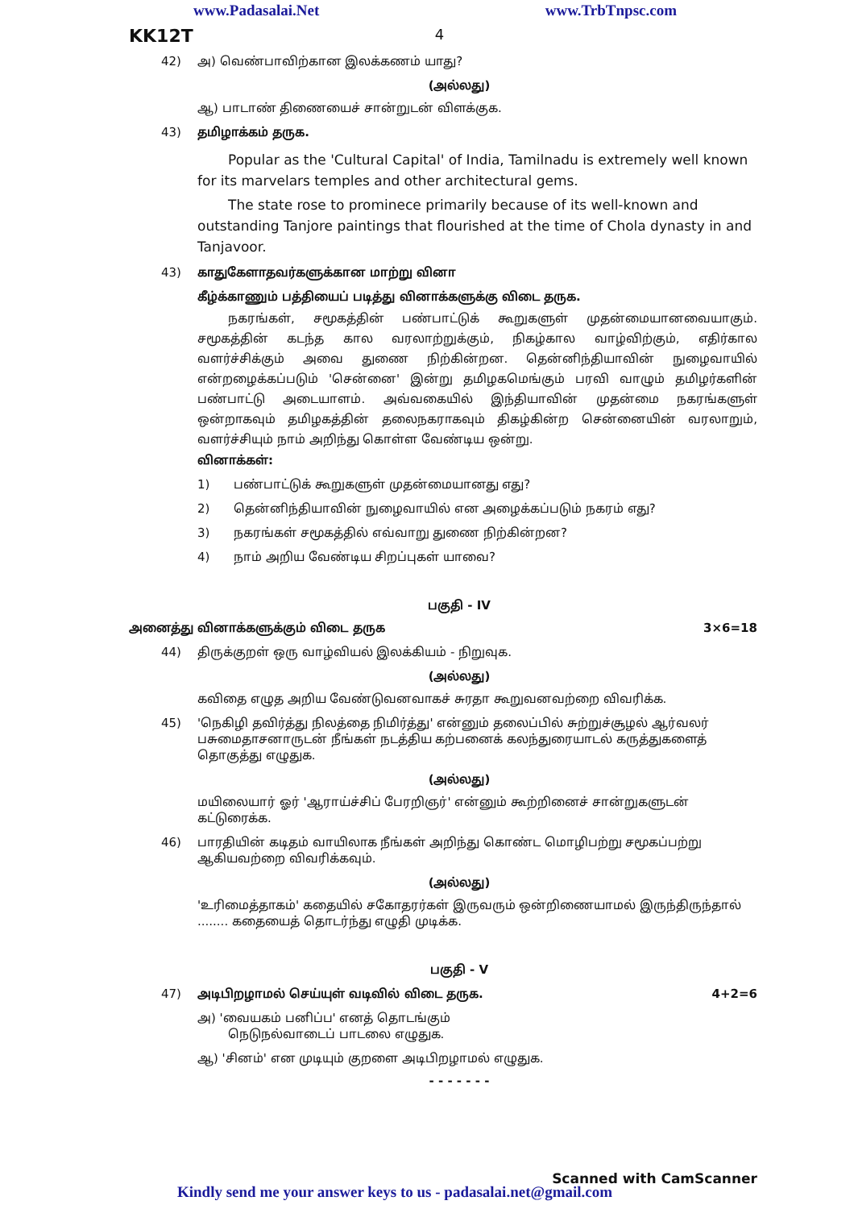www.Padasalai.Net www.TrbTnpsc.com
KK12T 4
42) அ) வெண்பாவிற்கான இலக்கணம் யாது?
(அல்லது)
ஆ) பாடாண் திணையைச் சான்றுடன் விளக்குக.
43) தமிழாக்கம் தருக.
Popular as the 'Cultural Capital' of India, Tamilnadu is extremely well known for its marvelars temples and other architectural gems.
The state rose to prominece primarily because of its well-known and outstanding Tanjore paintings that flourished at the time of Chola dynasty in and Tanjavoor.
43) காதுகேளாதவர்களுக்கான மாற்று வினா
கீழ்க்காணும் பத்தியைப் படித்து வினாக்களுக்கு விடை தருக.
நகரங்கள், சமூகத்தின் பண்பாட்டுக் கூறுகளுள் முதன்மையானவையாகும். சமூகத்தின் கடந்த கால வரலாற்றுக்கும், நிகழ்கால வாழ்விற்கும், எதிர்கால வளர்ச்சிக்கும் அவை துணை நிற்கின்றன. தென்னிந்தியாவின் நுழைவாயில் என்றழைக்கப்படும் 'சென்னை' இன்று தமிழகமெங்கும் பரவி வாழும் தமிழர்களின் பண்பாட்டு அடையாளம். அவ்வகையில் இந்தியாவின் முதன்மை நகரங்களுள் ஒன்றாகவும் தமிழகத்தின் தலைநகராகவும் திகழ்கின்ற சென்னையின் வரலாறும், வளர்ச்சியும் நாம் அறிந்து கொள்ள வேண்டிய ஒன்று.
வினாக்கள்:
1) பண்பாட்டுக் கூறுகளுள் முதன்மையானது எது?
2) தென்னிந்தியாவின் நுழைவாயில் என அழைக்கப்படும் நகரம் எது?
3) நகரங்கள் சமூகத்தில் எவ்வாறு துணை நிற்கின்றன?
4) நாம் அறிய வேண்டிய சிறப்புகள் யாவை?
பகுதி - IV
அனைத்து வினாக்களுக்கும் விடை தருக 3×6=18
44) திருக்குறள் ஒரு வாழ்வியல் இலக்கியம் - நிறுவுக.
(அல்லது)
கவிதை எழுத அறிய வேண்டுவனவாகச் சுரதா கூறுவனவற்றை விவரிக்க.
45) 'நெகிழி தவிர்த்து நிலத்தை நிமிர்த்து' என்னும் தலைப்பில் சுற்றுச்சூழல் ஆர்வலர் பசுமைதாசனாருடன் நீங்கள் நடத்திய கற்பனைக் கலந்துரையாடல் கருத்துகளைத் தொகுத்து எழுதுக.
(அல்லது)
மயிலையார் ஓர் 'ஆராய்ச்சிப் பேரறிஞர்' என்னும் கூற்றினைச் சான்றுகளுடன் கட்டுரைக்க.
46) பாரதியின் கடிதம் வாயிலாக நீங்கள் அறிந்து கொண்ட மொழிபற்று சமூகப்பற்று ஆகியவற்றை விவரிக்கவும்.
(அல்லது)
'உரிமைத்தாகம்' கதையில் சகோதரர்கள் இருவரும் ஒன்றிணையாமல் இருந்திருந்தால் ........ கதையைத் தொடர்ந்து எழுதி முடிக்க.
பகுதி - V
47) அடிபிறழாமல் செய்யுள் வடிவில் விடை தருக. 4+2=6
அ) 'வையகம் பனிப்ப' எனத் தொடங்கும்
நெடுநல்வாடைப் பாடலை எழுதுக.
ஆ) 'சினம்' என முடியும் குறளை அடிபிறழாமல் எழுதுக.
- - - - - - -
Scanned with CamScanner
Kindly send me your answer keys to us - padasalai.net@gmail.com